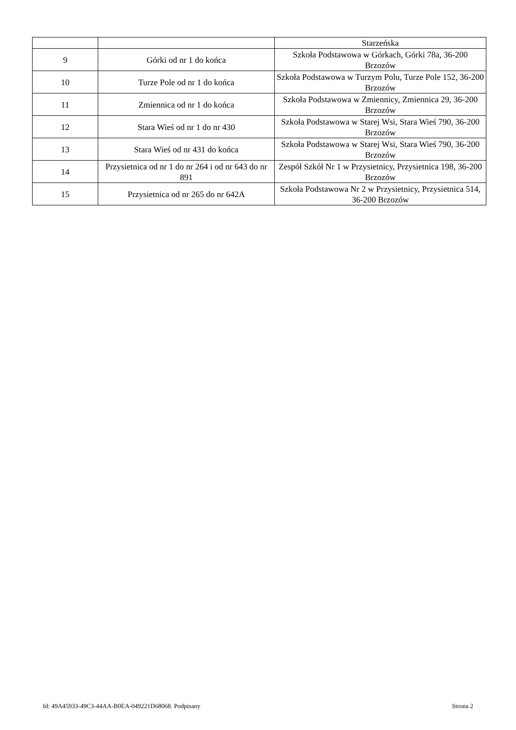| | | Starzeńska |
| 9 | Górki od nr 1 do końca | Szkoła Podstawowa w Górkach, Górki 78a, 36-200 Brzozów |
| 10 | Turze Pole od nr 1 do końca | Szkoła Podstawowa w Turzym Polu, Turze Pole 152, 36-200 Brzozów |
| 11 | Zmiennica od nr 1 do końca | Szkoła Podstawowa w Zmiennicy, Zmiennica 29, 36-200 Brzozów |
| 12 | Stara Wieś od nr 1 do nr 430 | Szkoła Podstawowa w Starej Wsi, Stara Wieś 790, 36-200 Brzozów |
| 13 | Stara Wieś od nr 431 do końca | Szkoła Podstawowa w Starej Wsi, Stara Wieś 790, 36-200 Brzozów |
| 14 | Przysietnica od nr 1 do nr 264 i od nr 643 do nr 891 | Zespół Szkół Nr 1 w Przysietnicy, Przysietnica 198, 36-200 Brzozów |
| 15 | Przysietnica od nr 265 do nr 642A | Szkoła Podstawowa Nr 2 w Przysietnicy, Przysietnica 514, 36-200 Brzozów |
Id: 49A45933-49C3-44AA-B0EA-049221D68068. Podpisany Strona 2